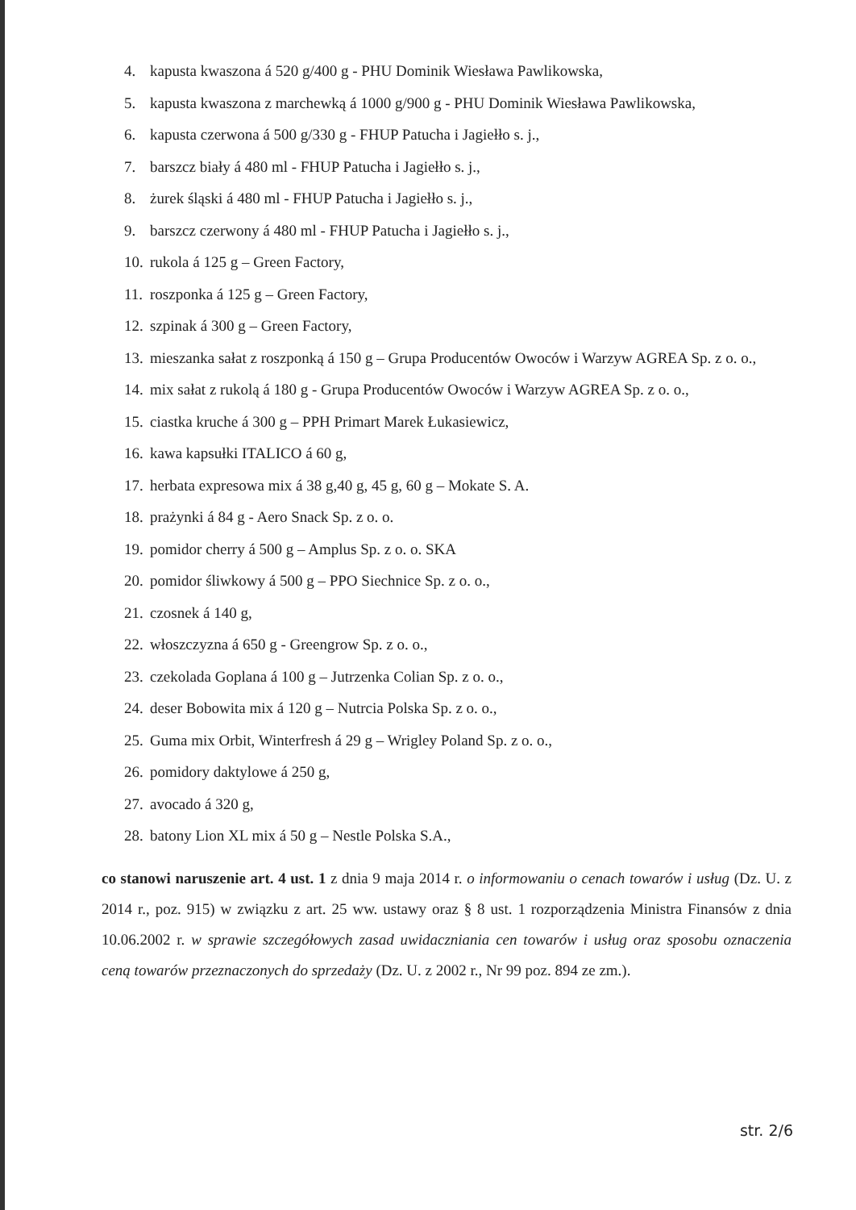4. kapusta kwaszona á 520 g/400 g - PHU Dominik Wiesława Pawlikowska,
5. kapusta kwaszona z marchewką á 1000 g/900 g - PHU Dominik Wiesława Pawlikowska,
6. kapusta czerwona á 500 g/330 g - FHUP Patucha i Jagiełło s. j.,
7. barszcz biały á 480 ml - FHUP Patucha i Jagiełło s. j.,
8. żurek śląski á 480 ml - FHUP Patucha i Jagiełło s. j.,
9. barszcz czerwony á 480 ml - FHUP Patucha i Jagiełło s. j.,
10. rukola á 125 g – Green Factory,
11. roszponka á 125 g – Green Factory,
12. szpinak á 300 g – Green Factory,
13. mieszanka sałat z roszponką á 150 g – Grupa Producentów Owoców i Warzyw AGREA Sp. z o. o.,
14. mix sałat z rukolą á 180 g - Grupa Producentów Owoców i Warzyw AGREA Sp. z o. o.,
15. ciastka kruche á 300 g – PPH Primart Marek Łukasiewicz,
16. kawa kapsułki ITALICO á 60 g,
17. herbata expresowa mix á 38 g,40 g, 45 g, 60 g – Mokate S. A.
18. prażynki á 84 g - Aero Snack Sp. z o. o.
19. pomidor cherry á 500 g – Amplus Sp. z o. o. SKA
20. pomidor śliwkowy á 500 g – PPO Siechnice Sp. z o. o.,
21. czosnek á 140 g,
22. włoszczyzna á 650 g - Greengrow Sp. z o. o.,
23. czekolada Goplana á 100 g – Jutrzenka Colian Sp. z o. o.,
24. deser Bobowita mix á 120 g – Nutrcia Polska Sp. z o. o.,
25. Guma mix Orbit, Winterfresh á 29 g – Wrigley Poland Sp. z o. o.,
26. pomidory daktylowe á 250 g,
27. avocado á 320 g,
28. batony Lion XL mix á 50 g – Nestle Polska S.A.,
co stanowi naruszenie art. 4 ust. 1 z dnia 9 maja 2014 r. o informowaniu o cenach towarów i usług (Dz. U. z 2014 r., poz. 915) w związku z art. 25 ww. ustawy oraz § 8 ust. 1 rozporządzenia Ministra Finansów z dnia 10.06.2002 r. w sprawie szczegółowych zasad uwidaczniania cen towarów i usług oraz sposobu oznaczenia ceną towarów przeznaczonych do sprzedaży (Dz. U. z 2002 r., Nr 99 poz. 894 ze zm.).
str. 2/6